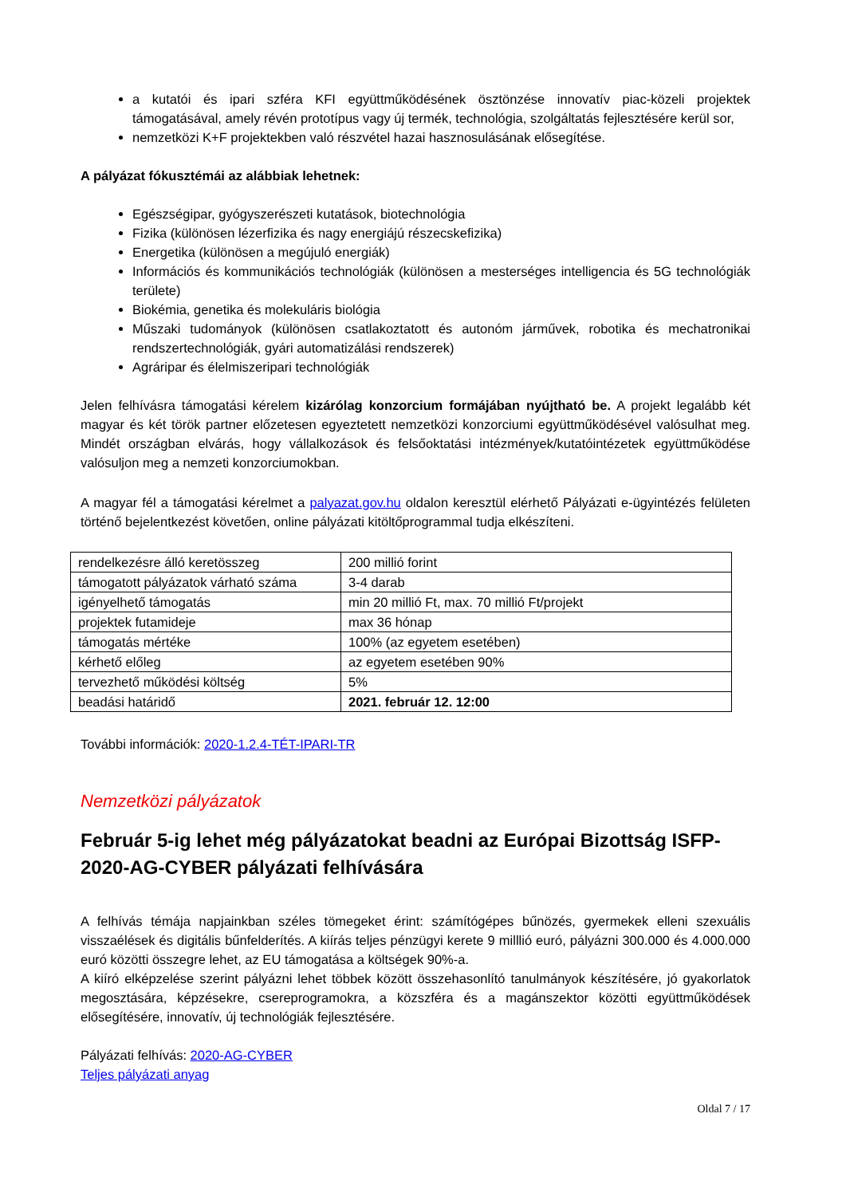a kutatói és ipari szféra KFI együttműködésének ösztönzése innovatív piac-közeli projektek támogatásával, amely révén prototípus vagy új termék, technológia, szolgáltatás fejlesztésére kerül sor,
nemzetközi K+F projektekben való részvétel hazai hasznosulásának elősegítése.
A pályázat fókusztémái az alábbiak lehetnek:
Egészségipar, gyógyszerészeti kutatások, biotechnológia
Fizika (különösen lézerfizika és nagy energiájú részecskefizika)
Energetika (különösen a megújuló energiák)
Információs és kommunikációs technológiák (különösen a mesterséges intelligencia és 5G technológiák területe)
Biokémia, genetika és molekuláris biológia
Műszaki tudományok (különösen csatlakoztatott és autonóm járművek, robotika és mechatronikai rendszertechnológiák, gyári automatizálási rendszerek)
Agráripar és élelmiszeripari technológiák
Jelen felhívásra támogatási kérelem kizárólag konzorcium formájában nyújtható be. A projekt legalább két magyar és két török partner előzetesen egyeztetett nemzetközi konzorciumi együttműködésével valósulhat meg. Mindét országban elvárás, hogy vállalkozások és felsőoktatási intézmények/kutatóintézetek együttműködése valósuljon meg a nemzeti konzorciumokban.
A magyar fél a támogatási kérelmet a palyazat.gov.hu oldalon keresztül elérhető Pályázati e-ügyintézés felületen történő bejelentkezést követően, online pályázati kitöltőprogrammal tudja elkészíteni.
| rendelkezésre álló keretösszeg | 200 millió forint |
| támogatott pályázatok várható száma | 3-4 darab |
| igényelhető támogatás | min 20 millió Ft, max. 70 millió Ft/projekt |
| projektek futamideje | max 36 hónap |
| támogatás mértéke | 100% (az egyetem esetében) |
| kérhető előleg | az egyetem esetében 90% |
| tervezhető működési költség | 5% |
| beadási határidő | 2021. február 12. 12:00 |
További információk: 2020-1.2.4-TÉT-IPARI-TR
Nemzetközi pályázatok
Február 5-ig lehet még pályázatokat beadni az Európai Bizottság ISFP-2020-AG-CYBER pályázati felhívására
A felhívás témája napjainkban széles tömegeket érint: számítógépes bűnözés, gyermekek elleni szexuális visszaélések és digitális bűnfelderítés. A kiírás teljes pénzügyi kerete 9 milllió euró, pályázni 300.000 és 4.000.000 euró közötti összegre lehet, az EU támogatása a költségek 90%-a.
A kiíró elképzelése szerint pályázni lehet többek között összehasonlító tanulmányok készítésére, jó gyakorlatok megosztására, képzésekre, csereprogramokra, a közszféra és a magánszektor közötti együttműködések elősegítésére, innovatív, új technológiák fejlesztésére.
Pályázati felhívás: 2020-AG-CYBER
Teljes pályázati anyag
Oldal 7 / 17